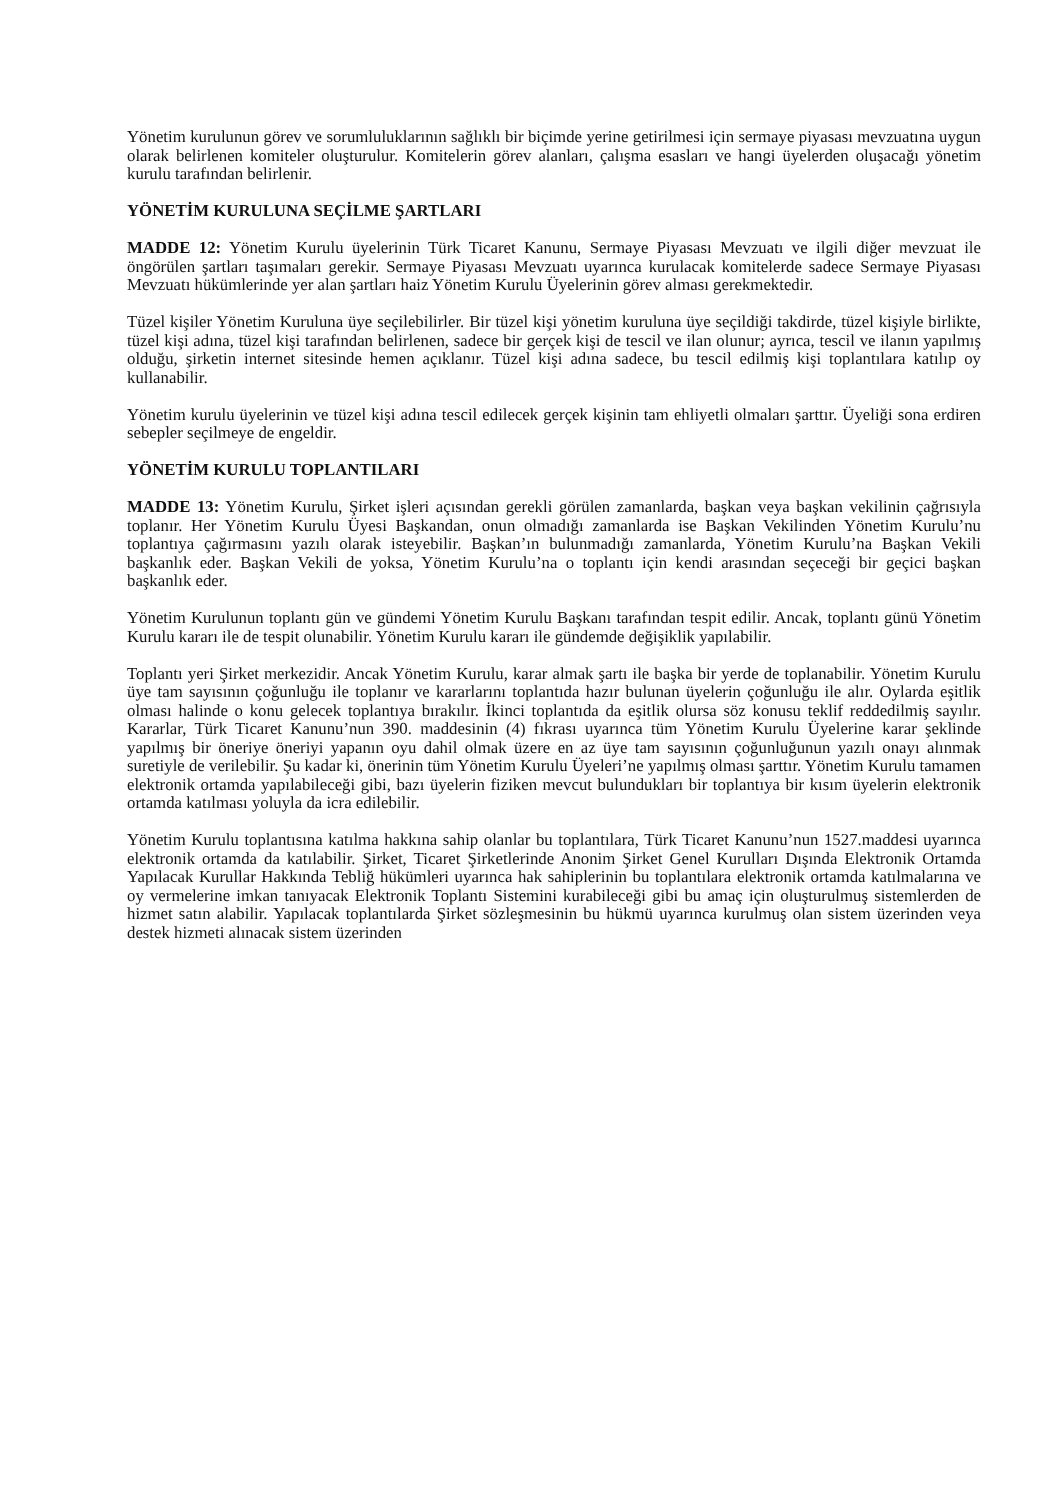Yönetim kurulunun görev ve sorumluluklarının sağlıklı bir biçimde yerine getirilmesi için sermaye piyasası mevzuatına uygun olarak belirlenen komiteler oluşturulur. Komitelerin görev alanları, çalışma esasları ve hangi üyelerden oluşacağı yönetim kurulu tarafından belirlenir.
YÖNETİM KURULUNA SEÇİLME ŞARTLARI
MADDE 12: Yönetim Kurulu üyelerinin Türk Ticaret Kanunu, Sermaye Piyasası Mevzuatı ve ilgili diğer mevzuat ile öngörülen şartları taşımaları gerekir. Sermaye Piyasası Mevzuatı uyarınca kurulacak komitelerde sadece Sermaye Piyasası Mevzuatı hükümlerinde yer alan şartları haiz Yönetim Kurulu Üyelerinin görev alması gerekmektedir.
Tüzel kişiler Yönetim Kuruluna üye seçilebilirler. Bir tüzel kişi yönetim kuruluna üye seçildiği takdirde, tüzel kişiyle birlikte, tüzel kişi adına, tüzel kişi tarafından belirlenen, sadece bir gerçek kişi de tescil ve ilan olunur; ayrıca, tescil ve ilanın yapılmış olduğu, şirketin internet sitesinde hemen açıklanır. Tüzel kişi adına sadece, bu tescil edilmiş kişi toplantılara katılıp oy kullanabilir.
Yönetim kurulu üyelerinin ve tüzel kişi adına tescil edilecek gerçek kişinin tam ehliyetli olmaları şarttır. Üyeliği sona erdiren sebepler seçilmeye de engeldir.
YÖNETİM KURULU TOPLANTILARI
MADDE 13: Yönetim Kurulu, Şirket işleri açısından gerekli görülen zamanlarda, başkan veya başkan vekilinin çağrısıyla toplanır. Her Yönetim Kurulu Üyesi Başkandan, onun olmadığı zamanlarda ise Başkan Vekilinden Yönetim Kurulu’nu toplantıya çağırmasını yazılı olarak isteyebilir. Başkan’ın bulunmadığı zamanlarda, Yönetim Kurulu’na Başkan Vekili başkanlık eder. Başkan Vekili de yoksa, Yönetim Kurulu’na o toplantı için kendi arasından seçeceği bir geçici başkan başkanlık eder.
Yönetim Kurulunun toplantı gün ve gündemi Yönetim Kurulu Başkanı tarafından tespit edilir. Ancak, toplantı günü Yönetim Kurulu kararı ile de tespit olunabilir. Yönetim Kurulu kararı ile gündemde değişiklik yapılabilir.
Toplantı yeri Şirket merkezidir. Ancak Yönetim Kurulu, karar almak şartı ile başka bir yerde de toplanabilir. Yönetim Kurulu üye tam sayısının çoğunluğu ile toplanır ve kararlarını toplantıda hazır bulunan üyelerin çoğunluğu ile alır. Oylarda eşitlik olması halinde o konu gelecek toplantıya bırakılır. İkinci toplantıda da eşitlik olursa söz konusu teklif reddedilmiş sayılır. Kararlar, Türk Ticaret Kanunu’nun 390. maddesinin (4) fıkrası uyarınca tüm Yönetim Kurulu Üyelerine karar şeklinde yapılmış bir öneriye öneriyi yapanın oyu dahil olmak üzere en az üye tam sayısının çoğunluğunun yazılı onayı alınmak suretiyle de verilebilir. Şu kadar ki, önerinin tüm Yönetim Kurulu Üyeleri’ne yapılmış olması şarttır. Yönetim Kurulu tamamen elektronik ortamda yapılabileceği gibi, bazı üyelerin fiziken mevcut bulundukları bir toplantıya bir kısım üyelerin elektronik ortamda katılması yoluyla da icra edilebilir.
Yönetim Kurulu toplantısına katılma hakkına sahip olanlar bu toplantılara, Türk Ticaret Kanunu’nun 1527.maddesi uyarınca elektronik ortamda da katılabilir. Şirket, Ticaret Şirketlerinde Anonim Şirket Genel Kurulları Dışında Elektronik Ortamda Yapılacak Kurullar Hakkında Tebliğ hükümleri uyarınca hak sahiplerinin bu toplantılara elektronik ortamda katılmalarına ve oy vermelerine imkan tanıyacak Elektronik Toplantı Sistemini kurabileceği gibi bu amaç için oluşturulmuş sistemlerden de hizmet satın alabilir. Yapılacak toplantılarda Şirket sözleşmesinin bu hükmü uyarınca kurulmuş olan sistem üzerinden veya destek hizmeti alınacak sistem üzerinden